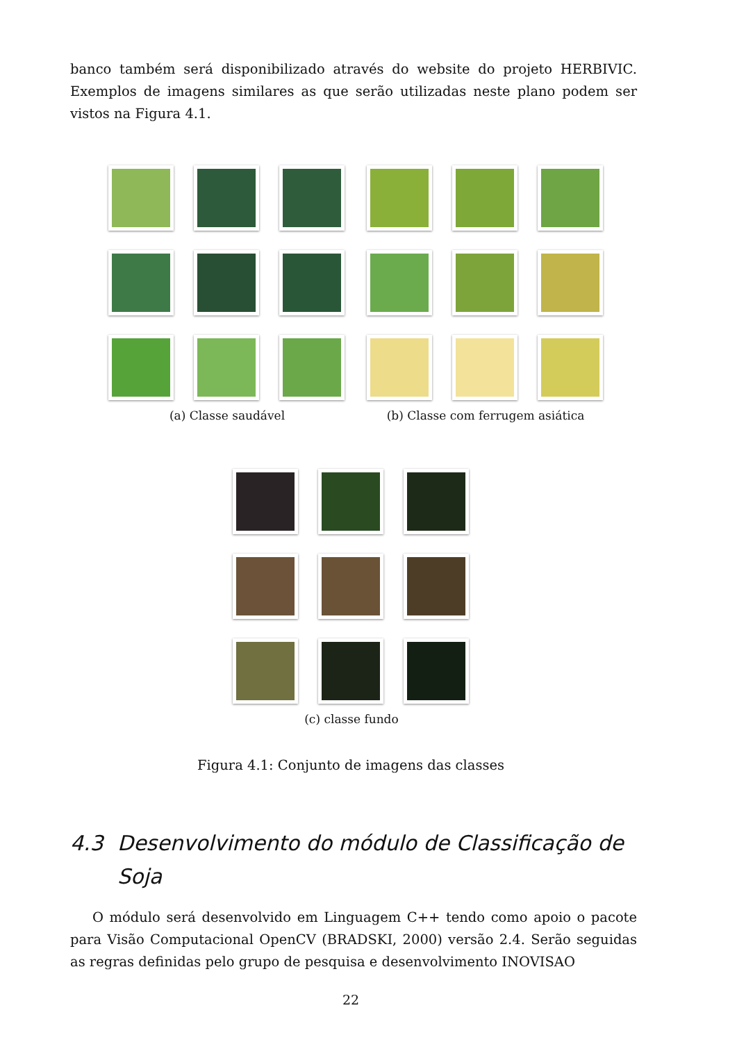banco também será disponibilizado através do website do projeto HERBIVIC. Exemplos de imagens similares as que serão utilizadas neste plano podem ser vistos na Figura 4.1.
(a) Classe saudável (b) Classe com ferrugem asiática
(c) classe fundo
Figura 4.1: Conjunto de imagens das classes
4.3 Desenvolvimento do módulo de Classificação de Soja
O módulo será desenvolvido em Linguagem C++ tendo como apoio o pacote para Visão Computacional OpenCV (BRADSKI, 2000) versão 2.4. Serão seguidas as regras definidas pelo grupo de pesquisa e desenvolvimento INOVISAO
22